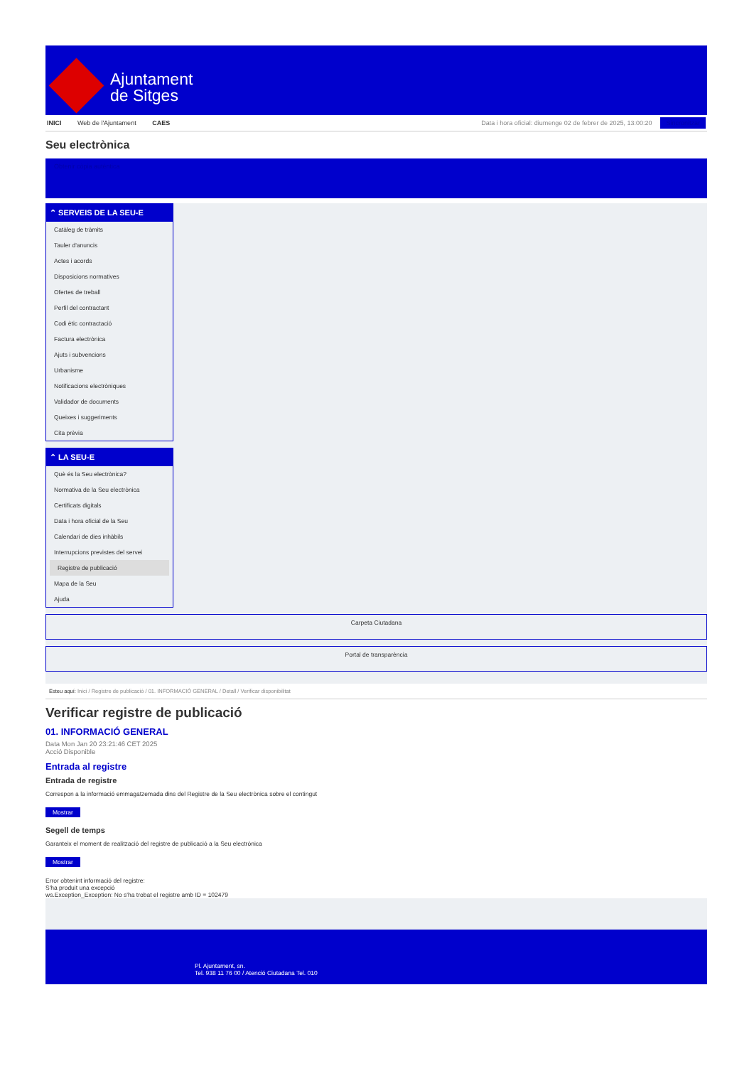Ajuntament
de Sitges
INICI Web de l'Ajuntament CAES
Data i hora oficial: diumenge 02 de febrer de 2025, 13:00:20 Sincronitzar
Seu electrònica
Obtenir còpia autèntica
⌃ SERVEIS DE LA SEU-E
Catàleg de tràmits
Tauler d'anuncis
Actes i acords
Disposicions normatives
Ofertes de treball
Perfil del contractant
Codi ètic contractació
Factura electrònica
Ajuts i subvencions
Urbanisme
Notificacions electròniques
Validador de documents
Queixes i suggeriments
Cita prèvia
⌃ LA SEU-E
Què és la Seu electrònica?
Normativa de la Seu electrònica
Certificats digitals
Data i hora oficial de la Seu
Calendari de dies inhàbils
Interrupcions previstes del servei
Registre de publicació
Mapa de la Seu
Ajuda
Carpeta Ciutadana
Portal de transparència
Esteu aquí: Inici / Registre de publicació / 01. INFORMACIÓ GENERAL / Detall / Verificar disponibilitat
Verificar registre de publicació
01. INFORMACIÓ GENERAL
Data Mon Jan 20 23:21:46 CET 2025
Acció Disponible
Entrada al registre
Entrada de registre
Correspon a la informació emmagatzemada dins del Registre de la Seu electrònica sobre el contingut
Mostrar
Segell de temps
Garanteix el moment de realització del registre de publicació a la Seu electrònica
Mostrar
Error obtenint informació del registre:
S'ha produit una excepció
ws.Exception_Exception: No s'ha trobat el registre amb ID = 102479
Pl. Ajuntament, sn.
Tel. 938 11 76 00 / Atenció Ciutadana Tel. 010